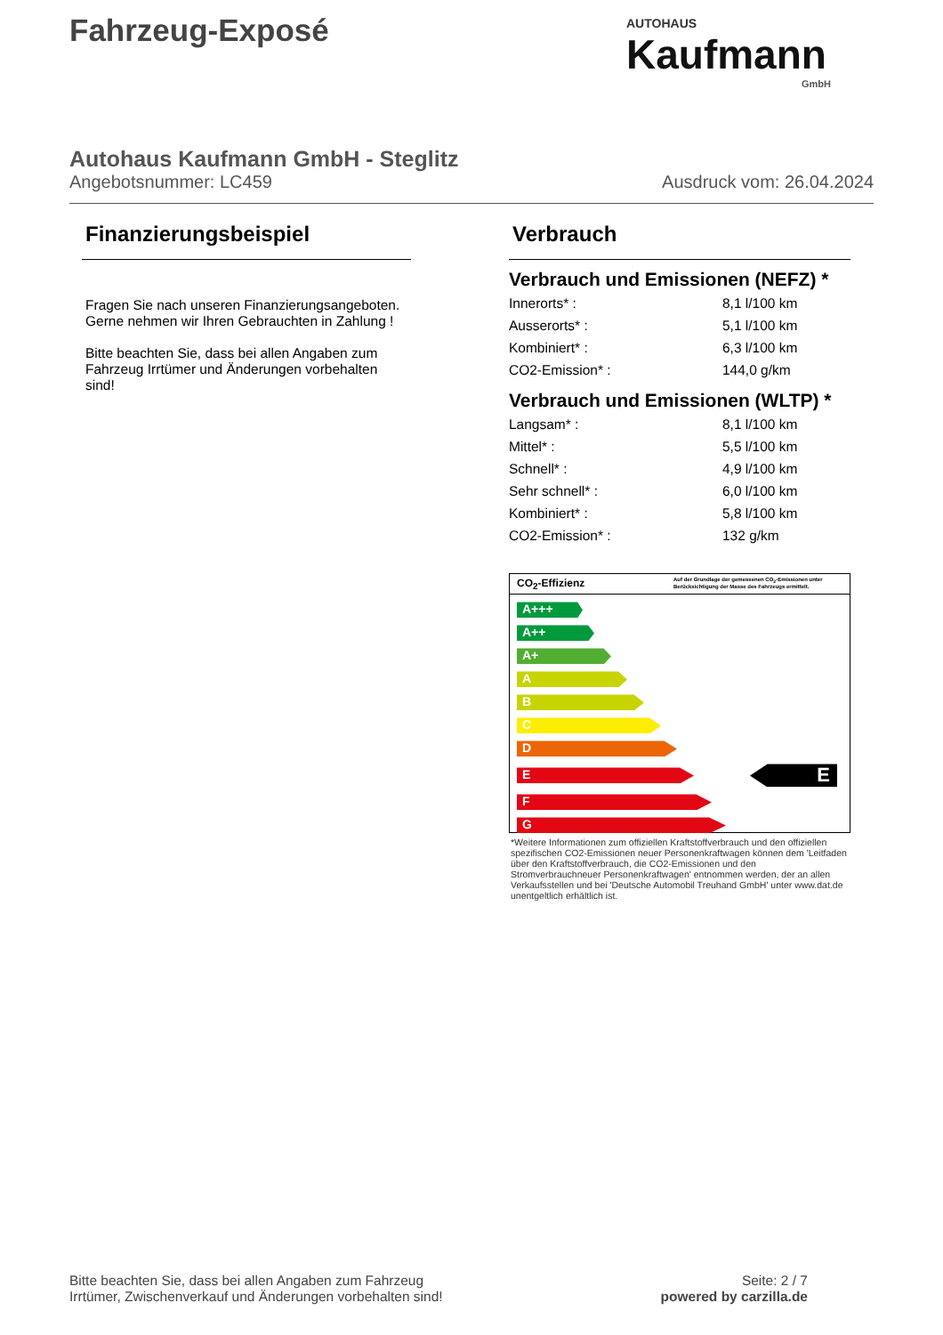Fahrzeug-Exposé
AUTOHAUS
Kaufmann
GmbH
Autohaus Kaufmann GmbH - Steglitz
Angebotsnummer: LC459 Ausdruck vom: 26.04.2024
Finanzierungsbeispiel
Fragen Sie nach unseren Finanzierungsangeboten.
Gerne nehmen wir Ihren Gebrauchten in Zahlung !
Bitte beachten Sie, dass bei allen Angaben zum Fahrzeug Irrtümer und Änderungen vorbehalten sind!
Verbrauch
Verbrauch und Emissionen (NEFZ) *
| Innerorts* : | 8,1 l/100 km |
| Ausserorts* : | 5,1 l/100 km |
| Kombiniert* : | 6,3 l/100 km |
| CO2-Emission* : | 144,0 g/km |
Verbrauch und Emissionen (WLTP) *
| Langsam* : | 8,1 l/100 km |
| Mittel* : | 5,5 l/100 km |
| Schnell* : | 4,9 l/100 km |
| Sehr schnell* : | 6,0 l/100 km |
| Kombiniert* : | 5,8 l/100 km |
| CO2-Emission* : | 132 g/km |
CO<sub>2</sub>-Effizienz Auf der Grundlage der gemessenen CO<sub>2</sub>-Emissionen unter Berücksichtigung der Masse des Fahrzeugs ermittelt.
A+++
A++
A+
A
B
C
D
E
E
F
G
*Weitere Informationen zum offiziellen Kraftstoffverbrauch und den offiziellen spezifischen CO2-Emissionen neuer Personenkraftwagen können dem 'Leitfaden über den Kraftstoffverbrauch, die CO2-Emissionen und den Stromverbrauchneuer Personenkraftwagen' entnommen werden, der an allen Verkaufsstellen und bei 'Deutsche Automobil Treuhand GmbH' unter www.dat.de unentgeltlich erhältlich ist.
Bitte beachten Sie, dass bei allen Angaben zum Fahrzeug
Irrtümer, Zwischenverkauf und Änderungen vorbehalten sind!
Seite: 2 / 7
powered by carzilla.de